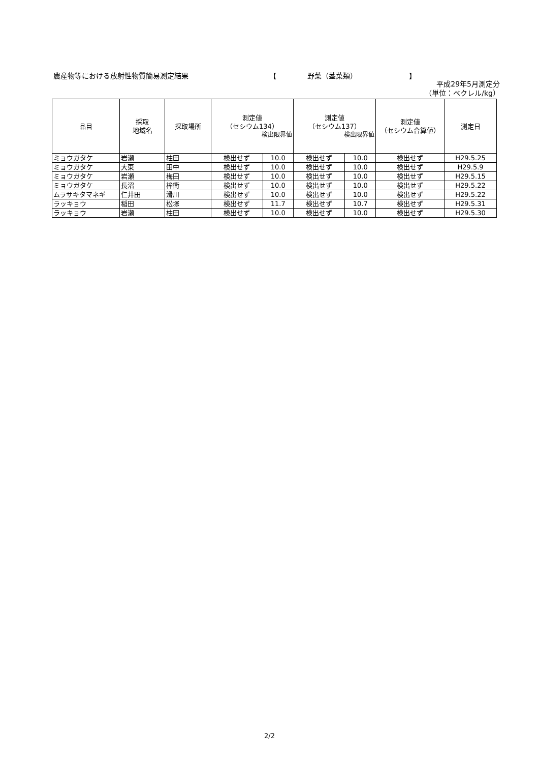農産物等における放射性物質簡易測定結果 【 野菜（茎菜類） 】
平成29年5月測定分
（単位：ベクレル/kg）
| 品目 | 採取 地域名 | 採取場所 | 測定値 （セシウム134） 検出限界値 | | 測定値 （セシウム137） 検出限界値 | | 測定値 （セシウム合算値） | 測定日 |
| --- | --- | --- | --- | --- | --- | --- | --- | --- |
| ミョウガタケ | 岩瀬 | 柱田 | 検出せず | 10.0 | 検出せず | 10.0 | 検出せず | H29.5.25 |
| ミョウガタケ | 大東 | 田中 | 検出せず | 10.0 | 検出せず | 10.0 | 検出せず | H29.5.9 |
| ミョウガタケ | 岩瀬 | 梅田 | 検出せず | 10.0 | 検出せず | 10.0 | 検出せず | H29.5.15 |
| ミョウガタケ | 長沼 | 桙衝 | 検出せず | 10.0 | 検出せず | 10.0 | 検出せず | H29.5.22 |
| ムラサキタマネギ | 仁井田 | 滑川 | 検出せず | 10.0 | 検出せず | 10.0 | 検出せず | H29.5.22 |
| ラッキョウ | 稲田 | 松塚 | 検出せず | 11.7 | 検出せず | 10.7 | 検出せず | H29.5.31 |
| ラッキョウ | 岩瀬 | 柱田 | 検出せず | 10.0 | 検出せず | 10.0 | 検出せず | H29.5.30 |
2/2